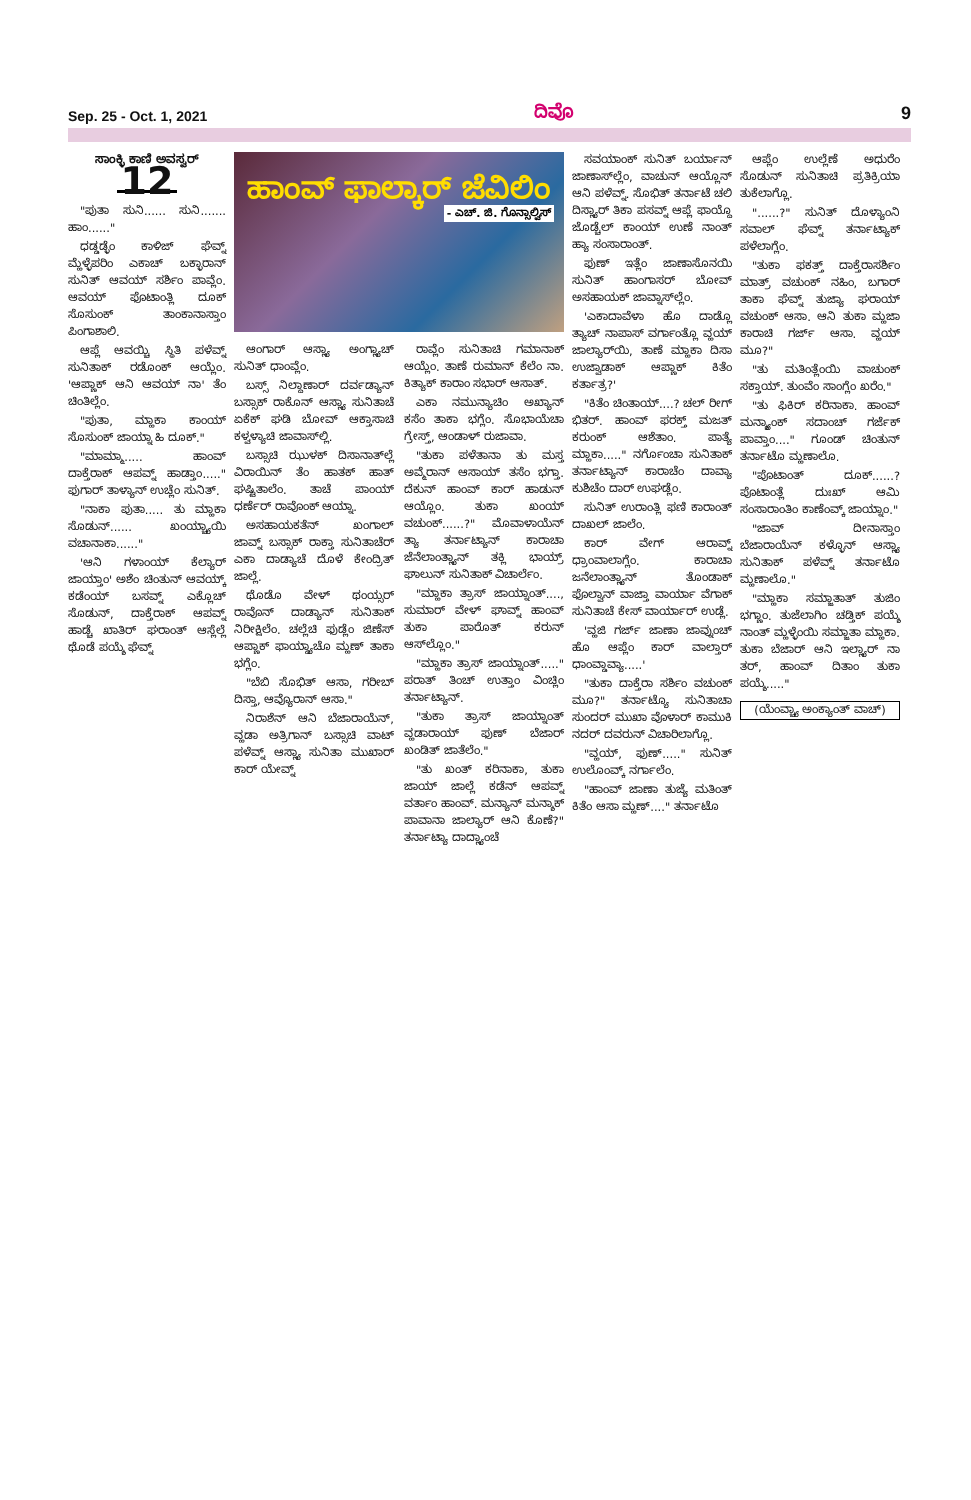Sep. 25 - Oct. 1, 2021 ದಿವೊ 9
ಸಾಂಕ್ಳಿ ಕಾಣಿ ಅವಸ್ವರ್
12
"ಪುತಾ ಸುನಿ...... ಸುನಿ....... ಹಾಂ......"
ಧಡ್ಡಡ್ಳೆಂ ಕಾಳಿಜ್ ಘೆವ್ನ್ ಮ್ಹೆಳ್ಳೆಪರಿಂ ಎಕಾಚ್ ಬಕ್ಳಾರಾನ್ ಸುನಿತ್ ಆವಯ್ ಸರ್ಶಿಂ ಪಾವ್ಲೆಂ. ಆವಯ್ ಫೊಟಾಂತ್ಲಿ ದೂಕ್ ಸೊಸುಂಕ್ ತಾಂಕಾನಾಸ್ತಾಂ ಪಿಂಗಾಶಾಲಿ.
ಆಪ್ಲೆ ಆವಯ್ಚಿ ಸ್ಥಿತಿ ಪಳೆವ್ನ್ ಸುನಿತಾಕ್ ರಡೊಂಕ್ ಆಯ್ಲೆಂ. 'ಆಪ್ಣಾಕ್ ಆನಿ ಆವಯ್ ನಾ' ತೆಂ ಚಿಂತಿಲ್ಲೆಂ.
"ಪುತಾ, ಮ್ಹಾಕಾ ಕಾಂಯ್ ಸೊಸುಂಕ್ ಜಾಯ್ನಾ ಹಿ ದೂಕ್."
"ಮಾಮ್ಮಾ..... ಹಾಂವ್ ದಾಕ್ತೆರಾಕ್ ಆಪವ್ನ್ ಹಾಡ್ತಾಂ....." ಫುಗಾರ್ ತಾಳ್ಯಾನ್ ಉಚ್ಲೆಂ ಸುನಿತ್.
"ನಾಕಾ ಪುತಾ..... ತು ಮ್ಹಾಕಾ ಸೊಡುನ್...... ಖಂಯ್ಚ್ಯಾಯಿ ವಚಾನಾಕಾ......"
'ಆನಿ ಗಳಾಂಯ್ ಕೆಲ್ಯಾರ್ ಜಾಯ್ತಾಂ' ಅಶೆಂ ಚಿಂತುನ್ ಆವಯ್ಕ್ ಕಡೆಂಯ್ ಬಸವ್ನ್ ಎಕ್ಲೊಚ್ ಸೊಡುನ್, ದಾಕ್ತೆರಾಕ್ ಆಪವ್ನ್ ಹಾಡ್ಚೆ ಖಾತಿರ್ ಘರಾಂತ್ ಆಸ್ಲೆಲ್ಲೆ ಥೊಡೆ ಪಯ್ಶೆ ಘೆವ್ನ್
ಹಾಂವ್ ಫಾಲ್ಕಾರ್ ಜೆವಿಲಿಂ
- ಎಚ್. ಜಿ. ಗೊನ್ಸಾಲ್ವಿಸ್
ಆಂಗಾರ್ ಆಸ್ಲ್ಯಾ ಅಂಗ್ಲ್ಯಾಚ್ ಸುನಿತ್ ಧಾಂವ್ಲೆಂ.
ಬಸ್ಸ್ ನಿಲ್ದಾಣಾರ್ ದರ್ವಡ್ಯಾನ್ ಬಸ್ಸಾಕ್ ರಾಕೊನ್ ಆಸ್ಲ್ಯಾ ಸುನಿತಾಚೆ ಏಕೆಕ್ ಘಡಿ ಬೋವ್ ಆಕ್ತಾಸಾಚಿ ಕಳ್ವಳ್ಯಾಚಿ ಜಾವಾಸ್‌ಲ್ಲಿ.
ಬಸ್ಸಾಚಿ ಝುಳಕ್ ದಿಸಾನಾತ್‌ಲ್ಲೆ ವಿರಾಯಿನ್ ತೆಂ ಹಾತಕ್ ಹಾತ್ ಘಷ್ಟಿತಾಲೆಂ. ತಾಚೆ ಪಾಂಯ್ ಧರ್ಣೆರ್ ರಾವೊಂಕ್ ಆಯ್ನಾ.
ಅಸಹಾಯಕತೆನ್ ಖಂಗಾಲ್ ಜಾವ್ನ್ ಬಸ್ಸಾಕ್ ರಾಕ್ತಾ ಸುನಿತಾಚೆರ್ ಎಕಾ ದಾಡ್ಯಾಚೆ ದೊಳೆ ಕೇಂದ್ರಿತ್ ಜಾಲ್ಲೆ.
ಥೊಡೊ ವೇಳ್ ಥಂಯ್ಸರ್ ರಾವೊನ್ ದಾಡ್ಯಾನ್ ಸುನಿತಾಕ್ ನಿರೀಕ್ಷಿಲೆಂ. ಚಲ್ಲೆಚಿ ಫುಡ್ಲೆಂ ಜಿಣೆಸ್ ಆಪ್ಣಾಕ್ ಫಾಯ್ದ್ಯಾಚೊ ಮ್ಹಣ್ ತಾಕಾ ಭಗ್ಲೆಂ.
"ಬೆಬಿ ಸೊಭಿತ್ ಆಸಾ, ಗರೀಬ್ ದಿಸ್ತಾ, ಆವ್ಯೊರಾನ್ ಆಸಾ."
ನಿರಾಶೆನ್ ಆನಿ ಬೆಜಾರಾಯೆನ್, ವ್ಹಡಾ ಅತ್ರಿಗಾನ್ ಬಸ್ಸಾಚಿ ವಾಟ್ ಪಳೆವ್ನ್ ಆಸ್ಲ್ಯಾ ಸುನಿತಾ ಮುಖಾರ್ ಕಾರ್ ಯೇವ್ನ್
ರಾವ್ಲೆಂ ಸುನಿತಾಚಿ ಗಮಾನಾಕ್ ಆಯ್ಲೆಂ. ತಾಣೆ ರುಮಾನ್ ಕೆಲೆಂ ನಾ. ಕಿತ್ಯಾಕ್ ಕಾರಾಂ ಸಭಾರ್ ಆಸಾತ್.
ಎಕಾ ನಮುನ್ಯಾಚಿಂ ಅಖ್ಯಾನ್ ಕಸೆಂ ತಾಕಾ ಭಗ್ಲೆಂ. ಸೊಭಾಯೆಚಾ ಗ್ರೇಸ್ತ್, ಆಂಡಾಳ್ ರುಜಾವಾ.
"ತುಕಾ ಪಳೆತಾನಾ ತು ಮಸ್ತ ಅವ್ಮೆರಾನ್ ಆಸಾಯ್ ತಸೆಂ ಭಗ್ತಾ. ದೆಕುನ್ ಹಾಂವ್ ಕಾರ್ ಹಾಡುನ್ ಆಯ್ಲೊಂ. ತುಕಾ ಖಂಯ್ ವಚುಂಕ್......?" ಮೊವಾಳಾಯೆನ್ ತ್ಯಾ ತರ್ನಾಟ್ಯಾನ್ ಕಾರಾಚಾ ಜೆನೆಲಾಂತ್ಲ್ಯಾನ್ ತಕ್ಲಿ ಭಾಯ್ರ್ ಘಾಲುನ್ ಸುನಿತಾಕ್ ವಿಚಾರ್ಲೆಂ.
"ಮ್ಹಾಕಾ ತ್ರಾಸ್ ಜಾಯ್ನಾಂತ್...., ಸುಮಾರ್ ವೇಳ್ ಘಾವ್ನ್ ಹಾಂವ್ ತುಕಾ ಪಾರೊತ್ ಕರುನ್ ಆಸ್‌ಲ್ಲೊಂ."
"ಮ್ಹಾಕಾ ತ್ರಾಸ್ ಜಾಯ್ನಾಂತ್....." ಪರಾತ್ ತಿಂಚ್ ಉತ್ತಾಂ ವಿಂಚ್ಲಿಂ ತರ್ನಾಟ್ಯಾನ್.
"ತುಕಾ ತ್ರಾಸ್ ಜಾಯ್ನಾಂತ್ ವ್ಹಡಾರಾಯ್ ಫುಣ್ ಬೆಜಾರ್ ಖಂಡಿತ್ ಜಾತೆಲೆಂ."
"ತು ಖಂತ್ ಕರಿನಾಕಾ, ತುಕಾ ಜಾಯ್ ಜಾಲ್ಲೆ ಕಡೆನ್ ಆಪವ್ನ್ ವರ್ತಾಂ ಹಾಂವ್. ಮನ್ಯಾನ್ ಮನ್ಶಾಕ್ ಪಾವಾನಾ ಜಾಲ್ಯಾರ್ ಆನಿ ಕೊಣೆ?" ತರ್ನಾಟ್ಯಾ ದಾದ್ಲ್ಯಾಂಚೆ
ಸವಯಾಂಕ್ ಸುನಿತ್ ಬರ್ಯಾನ್ ಜಾಣಾಸ್‌ಲ್ಲೆಂ, ವಾಚುನ್ ಆಯ್ಲೊನ್ ಆನಿ ಪಳೆವ್ನ್. ಸೊಭಿತ್ ತರ್ನಾಟೆ ಚಲಿ ದಿಸ್ಲ್ಯಾರ್ ತಿಕಾ ಪಸವ್ನ್ ಆಪ್ಲೆ ಫಾಯ್ದೊ ಜೊಡ್ಚೆಲ್ ಕಾಂಯ್ ಉಣೆ ನಾಂತ್ ಹ್ಯಾ ಸಂಸಾರಾಂತ್.
ಫುಣ್ ಇತ್ಲೆಂ ಜಾಣಾಸೊನಯಿ ಸುನಿತ್ ಹಾಂಗಾಸರ್ ಬೋವ್ ಅಸಹಾಯಕ್ ಜಾವ್ನಾಸ್‌ಲ್ಲೆಂ.
'ಎಕಾದಾವೆಳಾ ಹೊ ದಾಡ್ಲೊ ತ್ಯಾಚ್ ನಾಪಾಸ್ ವರ್ಗಾಂತ್ಲೊ ವ್ಹಯ್ ಜಾಲ್ಯಾರ್‌ಯಿ, ತಾಣೆ ಮ್ಹಾಕಾ ದಿಸಾ ಉಜ್ವಾಡಾಕ್ ಆಪ್ಣಾಕ್ ಕಿತೆಂ ಕರ್ತಾತ್ರ?'
"ಕಿತೆಂ ಚಿಂತಾಯ್....? ಚಲ್ ರೀಗ್ ಭಿತರ್. ಹಾಂವ್ ಫರಕ್ತ್ ಮಜತ್ ಕರುಂಕ್ ಆಶೆತಾಂ. ಪಾತ್ಯೆ ಮ್ಹಾಕಾ....." ನರ್ಗೊಂಚಾ ಸುನಿತಾಕ್ ತರ್ನಾಟ್ಯಾನ್ ಕಾರಾಚೆಂ ದಾವ್ಯಾ ಕುಶಿಚೆಂ ದಾರ್ ಉಘಡ್ಲೆಂ.
ಸುನಿತ್ ಉರಾಂತ್ಲಿ ಫಣಿ ಕಾರಾಂತ್ ದಾಖಲ್ ಜಾಲೆಂ.
ಕಾರ್ ವೇಗ್ ಆರಾವ್ನ್ ಧ್ರಾಂವಾಲಾಗ್ಲೆಂ. ಕಾರಾಚಾ ಜನೆಲಾಂತ್ಲ್ಯಾನ್ ತೊಂಡಾಕ್ ಫೊಲ್ವಾನ್ ವಾಜ್ತಾ ವಾರ್ಯಾ ವೆಗಾಕ್ ಸುನಿತಾಚೆ ಕೇಸ್ ವಾರ್ಯಾರ್ ಉಡ್ಲೆ.
'ವ್ಹಜಿ ಗರ್ಜ್ ಜಾಣಾ ಜಾವ್ನುಂಚ್ ಹೊ ಆಪ್ಲೆಂ ಕಾರ್ ವಾಲ್ತಾರ್ ಧಾಂವ್ಡಾವ್ಯಾ.....'
"ತುಕಾ ದಾಕ್ತೆರಾ ಸರ್ಶಿಂ ವಚುಂಕ್ ಮೂ?" ತರ್ನಾಟ್ಯೊ ಸುನಿತಾಚಾ ಸುಂದರ್ ಮುಖಾ ವೊಳಾರ್ ಕಾಮುಕಿ ನದರ್ ದವರುನ್ ವಿಚಾರಿಲಾಗ್ಲೊ.
"ವ್ಹಯ್, ಫುಣ್....." ಸುನಿತ್ ಉಲೊಂವ್ಕ್ ನರ್ಗಾಲೆಂ.
"ಹಾಂವ್ ಜಾಣಾ ತುಜ್ಯೆ ಮತಿಂತ್ ಕಿತೆಂ ಆಸಾ ಮ್ಹಣ್...." ತರ್ನಾಟೊ
ಆಪ್ಲೆಂ ಉಲ್ಲೆಣೆ ಅಧುರೆಂ ಸೊಡುನ್ ಸುನಿತಾಚಿ ಪ್ರತಿಕ್ರಿಯಾ ತುಕೆಲಾಗ್ಲೊ.
"......?" ಸುನಿತ್ ದೊಳ್ಯಾಂನಿ ಸವಾಲ್ ಘೆವ್ನ್ ತರ್ನಾಟ್ಯಾಕ್ ಪಳೆಲಾಗ್ಲೆಂ.
"ತುಕಾ ಫಕತ್ತ್ ದಾಕ್ತೆರಾಸರ್ಶಿಂ ಮಾತ್ರ್ ವಚುಂಕ್ ನಹಿಂ, ಬಗಾರ್ ತಾಕಾ ಘೆವ್ನ್ ತುಜ್ಯಾ ಘರಾಯ್ ವಚುಂಕ್ ಆಸಾ. ಆನಿ ತುಕಾ ಮ್ಹಜಾ ಕಾರಾಚಿ ಗರ್ಜ್ ಆಸಾ. ವ್ಹಯ್ ಮೂ?"
"ತು ಮತಿಂತ್ಲೆಂಯಿ ವಾಚುಂಕ್ ಸಕ್ತಾಯ್. ತುಂವೆಂ ಸಾಂಗ್ಲೆಂ ಖರೆಂ."
"ತು ಫಿಕಿರ್ ಕರಿನಾಕಾ. ಹಾಂವ್ ಮನ್ಶ್ಯಾಂಕ್ ಸದಾಂಚ್ ಗರ್ಜೆಕ್ ಪಾವ್ತಾಂ...." ಗೂಂಡ್ ಚಿಂತುನ್ ತರ್ನಾಟೊ ಮ್ಹಣಾಲೊ.
"ಪೊಟಾಂತ್ ದೂಕ್......? ಪೊಟಾಂತ್ಲೆ ದುಃಖ್ ಆಮಿ ಸಂಸಾರಾಂತಿಂ ಕಾಣೆಂವ್ಕ್ ಜಾಯ್ನಾಂ."
"ಜಾವ್ ದೀನಾಸ್ತಾಂ ಬೆಜಾರಾಯೆನ್ ಕಳ್ಳೊನ್ ಆಸ್ಲ್ಯಾ ಸುನಿತಾಕ್ ಪಳೆವ್ನ್ ತರ್ನಾಟೊ ಮ್ಹಣಾಲೊ."
"ಮ್ಹಾಕಾ ಸಮ್ಜಾತಾತ್ ತುಜಿಂ ಭಗ್ಣಾಂ. ತುಜೆಲಾಗಿಂ ಚಡ್ತಿಕ್ ಪಯ್ಶೆ ನಾಂತ್ ಮ್ಹಳ್ಳೆಂಯಿ ಸಮ್ಜಾತಾ ಮ್ಹಾಕಾ. ತುಕಾ ಬೆಜಾರ್ ಆನಿ ಇಲ್ಲ್ಯಾರ್ ನಾ ತರ್, ಹಾಂವ್ ದಿತಾಂ ತುಕಾ ಪಯ್ಶೆ....."
(ಯೆಂವ್ಚ್ಯಾ ಅಂಕ್ಯಾಂತ್ ವಾಚ್)